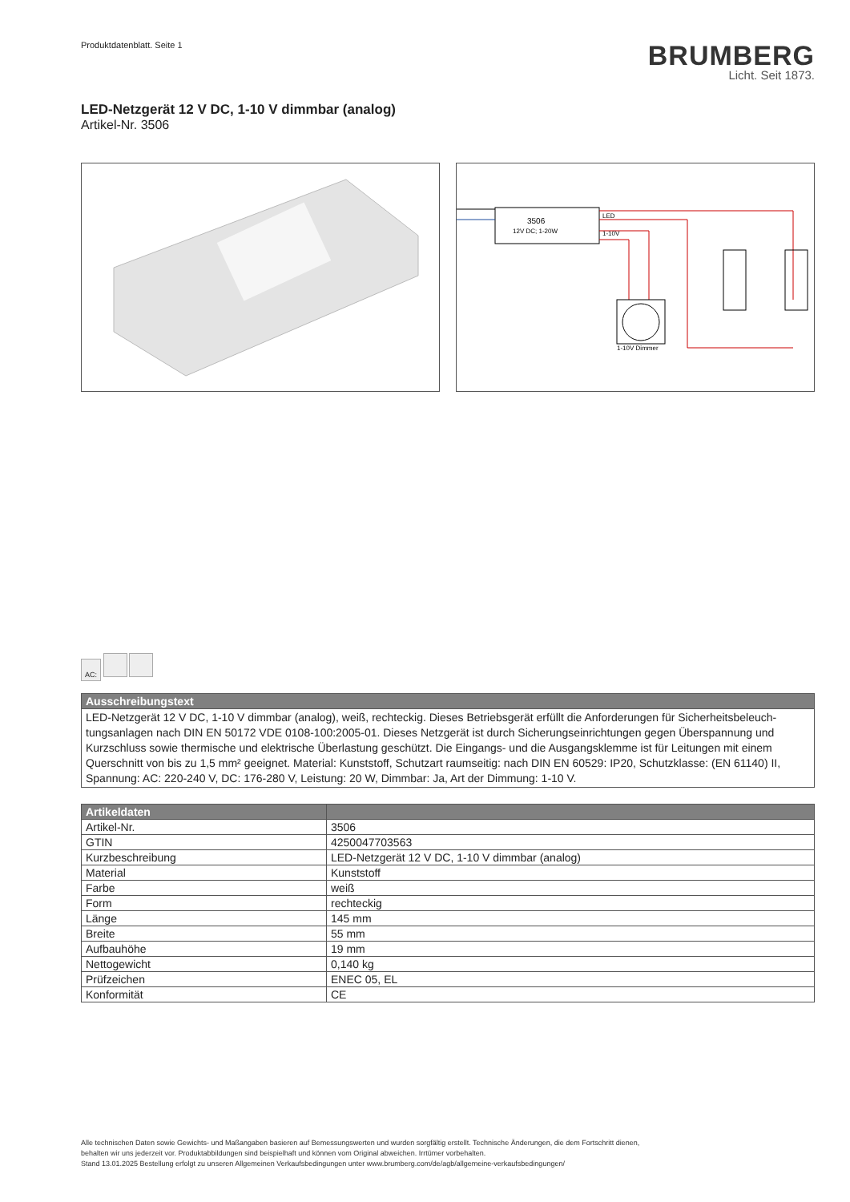Produktdatenblatt. Seite 1
BRUMBERG
Licht. Seit 1873.
LED-Netzgerät 12 V DC, 1-10 V dimmbar (analog)
Artikel-Nr. 3506
3506
12V DC; 1-20W
LED
1-10V
1-10V Dimmer
AC:
| Ausschreibungstext |
| --- |
| LED-Netzgerät 12 V DC, 1-10 V dimmbar (analog), weiß, rechteckig. Dieses Betriebsgerät erfüllt die Anforderungen für Sicherheitsbeleuch­tungsanlagen nach DIN EN 50172 VDE 0108-100:2005-01. Dieses Netzgerät ist durch Sicherungseinrichtungen gegen Überspannung und Kurzschluss sowie thermische und elektrische Überlastung geschützt. Die Eingangs- und die Ausgangsklemme ist für Leitungen mit einem Querschnitt von bis zu 1,5 mm² geeignet. Material: Kunststoff, Schutzart raumseitig: nach DIN EN 60529: IP20, Schutzklasse: (EN 61140) II, Spannung: AC: 220-240 V, DC: 176-280 V, Leistung: 20 W, Dimmbar: Ja, Art der Dimmung: 1-10 V. |
| Artikeldaten | |
| --- | --- |
| Artikel-Nr. | 3506 |
| GTIN | 4250047703563 |
| Kurzbeschreibung | LED-Netzgerät 12 V DC, 1-10 V dimmbar (analog) |
| Material | Kunststoff |
| Farbe | weiß |
| Form | rechteckig |
| Länge | 145 mm |
| Breite | 55 mm |
| Aufbauhöhe | 19 mm |
| Nettogewicht | 0,140 kg |
| Prüfzeichen | ENEC 05, EL |
| Konformität | CE |
Alle technischen Daten sowie Gewichts- und Maßangaben basieren auf Bemessungswerten und wurden sorgfältig erstellt. Technische Änderungen, die dem Fortschritt dienen,
behalten wir uns jederzeit vor. Produktabbildungen sind beispielhaft und können vom Original abweichen. Irrtümer vorbehalten.
Stand 13.01.2025 Bestellung erfolgt zu unseren Allgemeinen Verkaufsbedingungen unter www.brumberg.com/de/agb/allgemeine-verkaufsbedingungen/